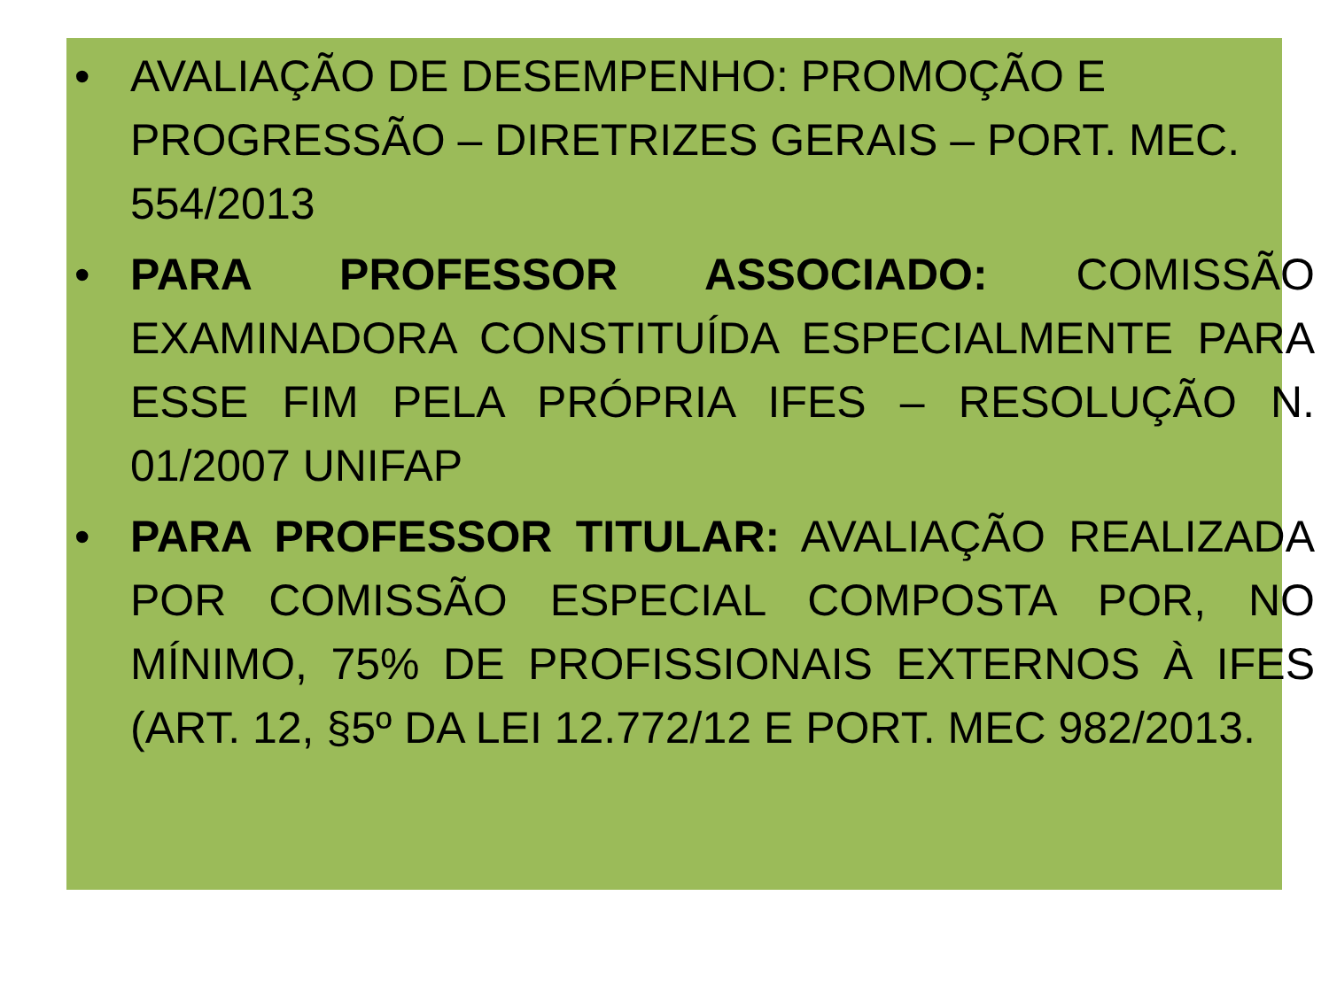• AVALIAÇÃO DE DESEMPENHO: PROMOÇÃO E PROGRESSÃO – DIRETRIZES GERAIS – PORT. MEC. 554/2013
• PARA PROFESSOR ASSOCIADO: COMISSÃO EXAMINADORA CONSTITUÍDA ESPECIALMENTE PARA ESSE FIM PELA PRÓPRIA IFES – RESOLUÇÃO N. 01/2007 UNIFAP
• PARA PROFESSOR TITULAR: AVALIAÇÃO REALIZADA POR COMISSÃO ESPECIAL COMPOSTA POR, NO MÍNIMO, 75% DE PROFISSIONAIS EXTERNOS À IFES (ART. 12, §5º DA LEI 12.772/12 E PORT. MEC 982/2013.